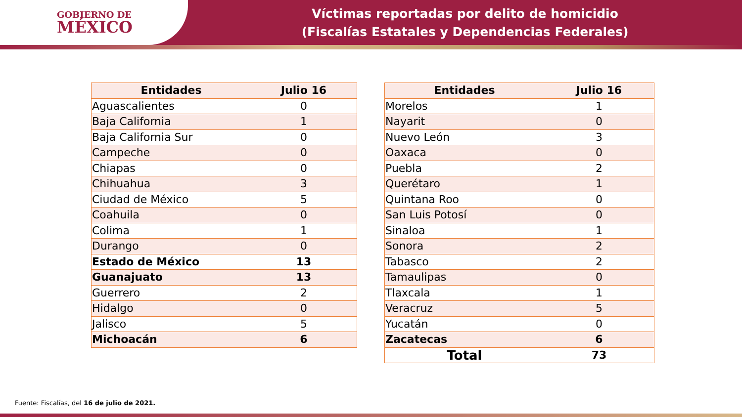GOBIERNO DE
MÉXICO
Víctimas reportadas por delito de homicidio
(Fiscalías Estatales y Dependencias Federales)
| Entidades | Julio 16 |
| --- | --- |
| Aguascalientes | 0 |
| Baja California | 1 |
| Baja California Sur | 0 |
| Campeche | 0 |
| Chiapas | 0 |
| Chihuahua | 3 |
| Ciudad de México | 5 |
| Coahuila | 0 |
| Colima | 1 |
| Durango | 0 |
| Estado de México | 13 |
| Guanajuato | 13 |
| Guerrero | 2 |
| Hidalgo | 0 |
| Jalisco | 5 |
| Michoacán | 6 |
| Entidades | Julio 16 |
| --- | --- |
| Morelos | 1 |
| Nayarit | 0 |
| Nuevo León | 3 |
| Oaxaca | 0 |
| Puebla | 2 |
| Querétaro | 1 |
| Quintana Roo | 0 |
| San Luis Potosí | 0 |
| Sinaloa | 1 |
| Sonora | 2 |
| Tabasco | 2 |
| Tamaulipas | 0 |
| Tlaxcala | 1 |
| Veracruz | 5 |
| Yucatán | 0 |
| Zacatecas | 6 |
| Total | 73 |
Fuente: Fiscalías, del 16 de julio de 2021.